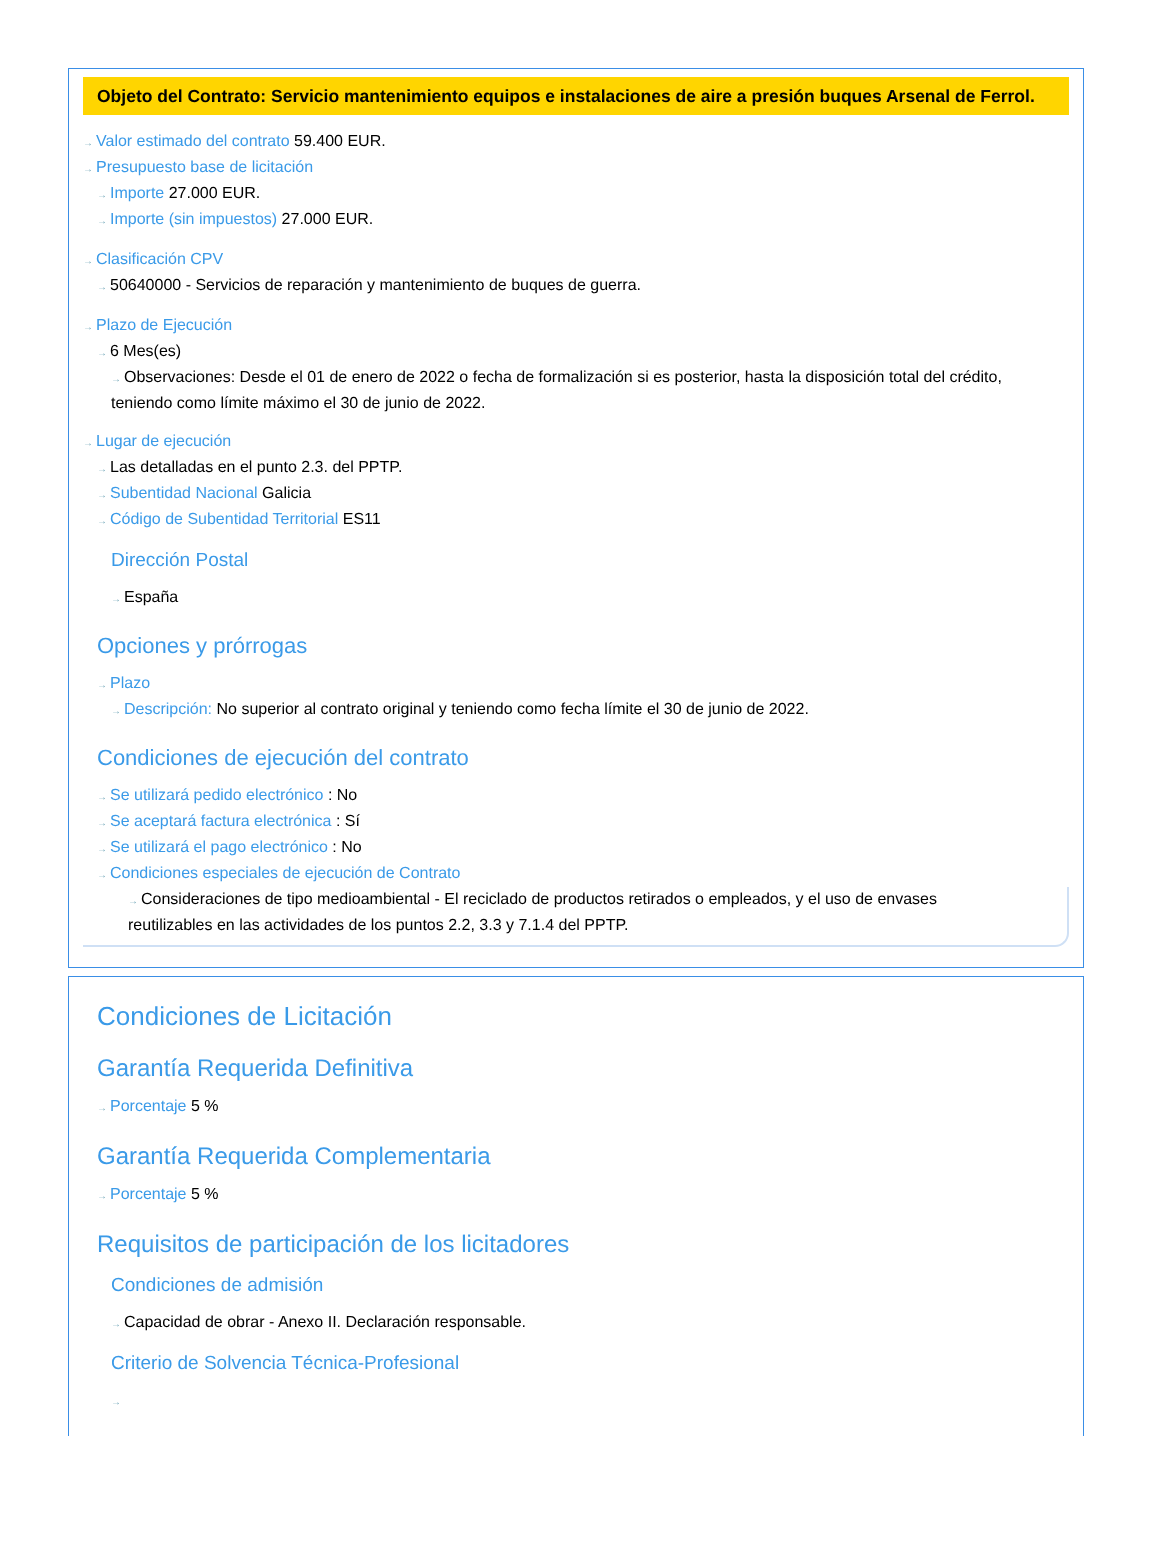Objeto del Contrato: Servicio mantenimiento equipos e instalaciones de aire a presión buques Arsenal de Ferrol.
→ Valor estimado del contrato 59.400 EUR.
→ Presupuesto base de licitación
→ Importe 27.000 EUR.
→ Importe (sin impuestos) 27.000 EUR.
→ Clasificación CPV
→ 50640000 - Servicios de reparación y mantenimiento de buques de guerra.
→ Plazo de Ejecución
→ 6 Mes(es)
→ Observaciones: Desde el 01 de enero de 2022 o fecha de formalización si es posterior, hasta la disposición total del crédito, teniendo como límite máximo el 30 de junio de 2022.
→ Lugar de ejecución
→ Las detalladas en el punto 2.3. del PPTP.
→ Subentidad Nacional Galicia
→ Código de Subentidad Territorial ES11
Dirección Postal
→ España
Opciones y prórrogas
→ Plazo
→ Descripción: No superior al contrato original y teniendo como fecha límite el 30 de junio de 2022.
Condiciones de ejecución del contrato
→ Se utilizará pedido electrónico : No
→ Se aceptará factura electrónica : Sí
→ Se utilizará el pago electrónico : No
→ Condiciones especiales de ejecución de Contrato
→ Consideraciones de tipo medioambiental - El reciclado de productos retirados o empleados, y el uso de envases reutilizables en las actividades de los puntos 2.2, 3.3 y 7.1.4 del PPTP.
Condiciones de Licitación
Garantía Requerida Definitiva
→ Porcentaje 5 %
Garantía Requerida Complementaria
→ Porcentaje 5 %
Requisitos de participación de los licitadores
Condiciones de admisión
→ Capacidad de obrar - Anexo II. Declaración responsable.
Criterio de Solvencia Técnica-Profesional
→